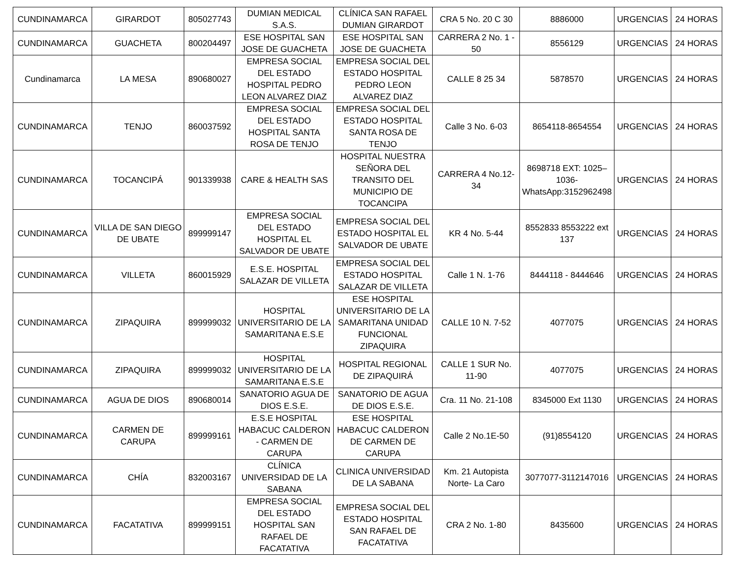| CUNDINAMARCA | GIRARDOT | 805027743 | DUMIAN MEDICAL S.A.S. | CLÍNICA SAN RAFAEL DUMIAN GIRARDOT | CRA 5 No. 20 C 30 | 8886000 | URGENCIAS | 24 HORAS |
| CUNDINAMARCA | GUACHETA | 800204497 | ESE HOSPITAL SAN JOSE DE GUACHETA | ESE HOSPITAL SAN JOSE DE GUACHETA | CARRERA 2 No. 1 - 50 | 8556129 | URGENCIAS | 24 HORAS |
| Cundinamarca | LA MESA | 890680027 | EMPRESA SOCIAL DEL ESTADO HOSPITAL PEDRO LEON ALVAREZ DIAZ | EMPRESA SOCIAL DEL ESTADO HOSPITAL PEDRO LEON ALVAREZ DIAZ | CALLE 8 25 34 | 5878570 | URGENCIAS | 24 HORAS |
| CUNDINAMARCA | TENJO | 860037592 | EMPRESA SOCIAL DEL ESTADO HOSPITAL SANTA ROSA DE TENJO | EMPRESA SOCIAL DEL ESTADO HOSPITAL SANTA ROSA DE TENJO | Calle 3 No. 6-03 | 8654118-8654554 | URGENCIAS | 24 HORAS |
| CUNDINAMARCA | TOCANCIPÁ | 901339938 | CARE & HEALTH SAS | HOSPITAL NUESTRA SEÑORA DEL TRANSITO DEL MUNICIPIO DE TOCANCIPA | CARRERA 4 No.12-34 | 8698718 EXT: 1025–1036- WhatsApp:3152962498 | URGENCIAS | 24 HORAS |
| CUNDINAMARCA | VILLA DE SAN DIEGO DE UBATE | 899999147 | EMPRESA SOCIAL DEL ESTADO HOSPITAL EL SALVADOR DE UBATE | EMPRESA SOCIAL DEL ESTADO HOSPITAL EL SALVADOR DE UBATE | KR 4 No. 5-44 | 8552833 8553222 ext 137 | URGENCIAS | 24 HORAS |
| CUNDINAMARCA | VILLETA | 860015929 | E.S.E. HOSPITAL SALAZAR DE VILLETA | EMPRESA SOCIAL DEL ESTADO HOSPITAL SALAZAR DE VILLETA | Calle 1 N. 1-76 | 8444118 - 8444646 | URGENCIAS | 24 HORAS |
| CUNDINAMARCA | ZIPAQUIRA | 899999032 | HOSPITAL UNIVERSITARIO DE LA SAMARITANA E.S.E | ESE HOSPITAL UNIVERSITARIO DE LA SAMARITANA UNIDAD FUNCIONAL ZIPAQUIRA | CALLE 10 N. 7-52 | 4077075 | URGENCIAS | 24 HORAS |
| CUNDINAMARCA | ZIPAQUIRA | 899999032 | HOSPITAL UNIVERSITARIO DE LA SAMARITANA E.S.E | HOSPITAL REGIONAL DE ZIPAQUIRÁ | CALLE 1 SUR No. 11-90 | 4077075 | URGENCIAS | 24 HORAS |
| CUNDINAMARCA | AGUA DE DIOS | 890680014 | SANATORIO AGUA DE DIOS E.S.E. | SANATORIO DE AGUA DE DIOS E.S.E. | Cra. 11 No. 21-108 | 8345000 Ext 1130 | URGENCIAS | 24 HORAS |
| CUNDINAMARCA | CARMEN DE CARUPA | 899999161 | E.S.E HOSPITAL HABACUC CALDERON - CARMEN DE CARUPA | ESE HOSPITAL HABACUC CALDERON DE CARMEN DE CARUPA | Calle 2 No.1E-50 | (91)8554120 | URGENCIAS | 24 HORAS |
| CUNDINAMARCA | CHÍA | 832003167 | CLÍNICA UNIVERSIDAD DE LA SABANA | CLINICA UNIVERSIDAD DE LA SABANA | Km. 21 Autopista Norte- La Caro | 3077077-3112147016 | URGENCIAS | 24 HORAS |
| CUNDINAMARCA | FACATATIVA | 899999151 | EMPRESA SOCIAL DEL ESTADO HOSPITAL SAN RAFAEL DE FACATATIVA | EMPRESA SOCIAL DEL ESTADO HOSPITAL SAN RAFAEL DE FACATATIVA | CRA 2 No. 1-80 | 8435600 | URGENCIAS | 24 HORAS |